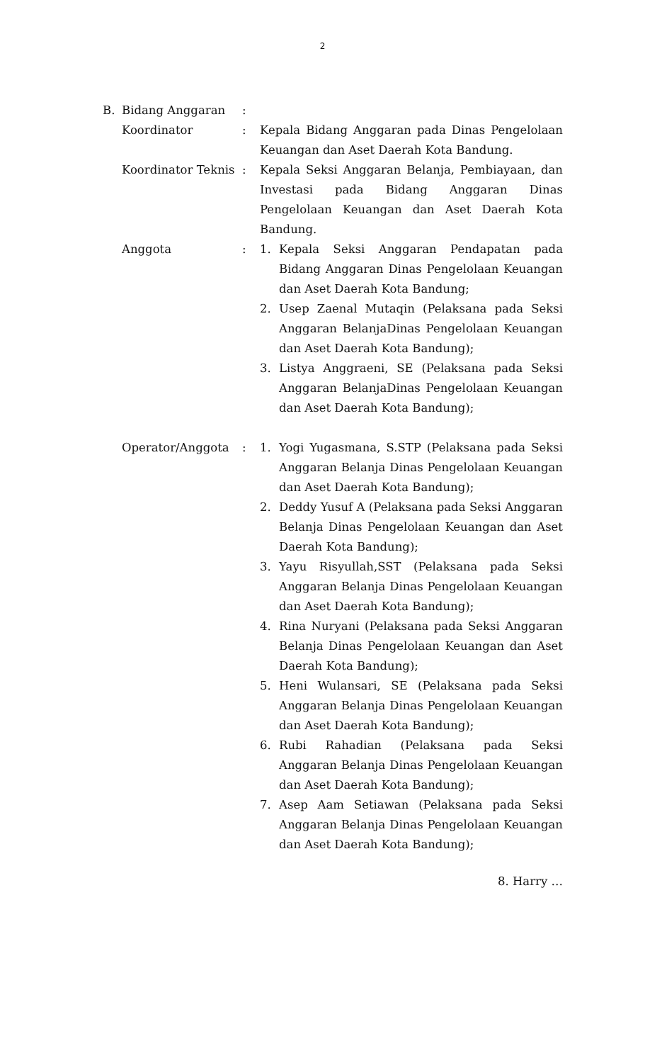2
B. Bidang Anggaran :
Koordinator : Kepala Bidang Anggaran pada Dinas Pengelolaan Keuangan dan Aset Daerah Kota Bandung.
Koordinator Teknis
: Kepala Seksi Anggaran Belanja, Pembiayaan, dan Investasi pada Bidang Anggaran Dinas Pengelolaan Keuangan dan Aset Daerah Kota Bandung.
Anggota : 1. Kepala Seksi Anggaran Pendapatan pada Bidang Anggaran Dinas Pengelolaan Keuangan dan Aset Daerah Kota Bandung;
2. Usep Zaenal Mutaqin (Pelaksana pada Seksi Anggaran BelanjaDinas Pengelolaan Keuangan dan Aset Daerah Kota Bandung);
3. Listya Anggraeni, SE (Pelaksana pada Seksi Anggaran BelanjaDinas Pengelolaan Keuangan dan Aset Daerah Kota Bandung);
Operator/Anggota : 1. Yogi Yugasmana, S.STP (Pelaksana pada Seksi Anggaran Belanja Dinas Pengelolaan Keuangan dan Aset Daerah Kota Bandung);
2. Deddy Yusuf A (Pelaksana pada Seksi Anggaran Belanja Dinas Pengelolaan Keuangan dan Aset Daerah Kota Bandung);
3. Yayu Risyullah,SST (Pelaksana pada Seksi Anggaran Belanja Dinas Pengelolaan Keuangan dan Aset Daerah Kota Bandung);
4. Rina Nuryani (Pelaksana pada Seksi Anggaran Belanja Dinas Pengelolaan Keuangan dan Aset Daerah Kota Bandung);
5. Heni Wulansari, SE (Pelaksana pada Seksi Anggaran Belanja Dinas Pengelolaan Keuangan dan Aset Daerah Kota Bandung);
6. Rubi Rahadian (Pelaksana pada Seksi Anggaran Belanja Dinas Pengelolaan Keuangan dan Aset Daerah Kota Bandung);
7. Asep Aam Setiawan (Pelaksana pada Seksi Anggaran Belanja Dinas Pengelolaan Keuangan dan Aset Daerah Kota Bandung);
8. Harry …